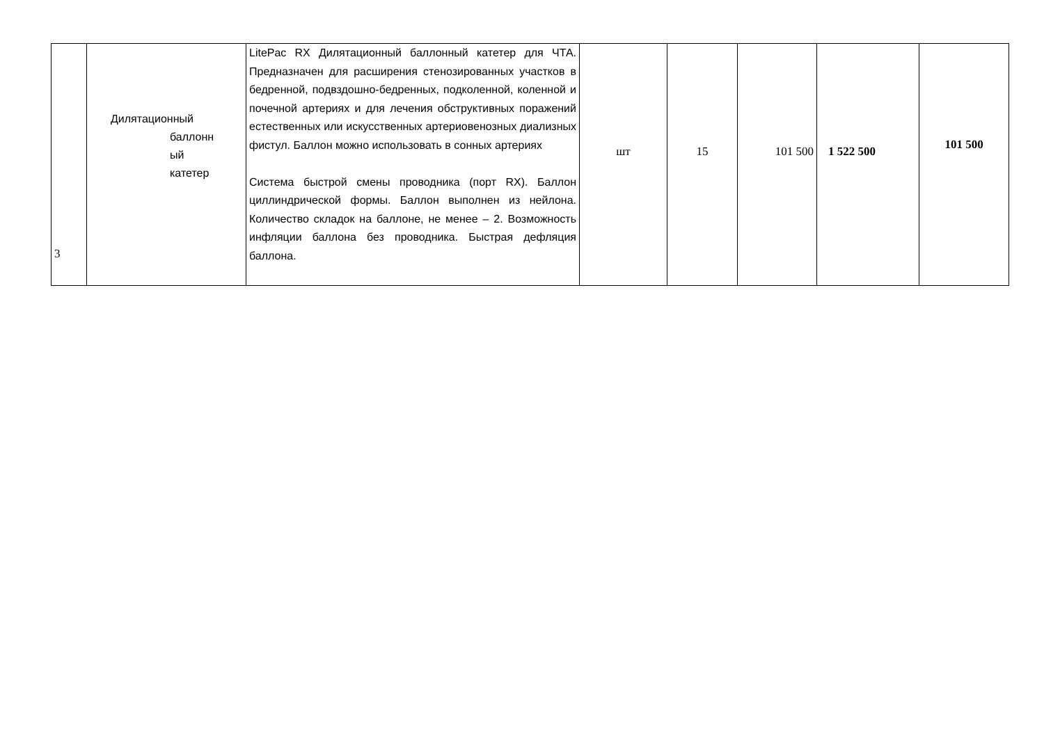| 3 | Дилятационный баллонн ый катетер | LitePac RX Дилятационный баллонный катетер для ЧТА. Предназначен для расширения стенозированных участков в бедренной, подвздошно-бедренных, подколенной, коленной и почечной артериях и для лечения обструктивных поражений естественных или искусственных артериовенозных диализных фистул. Баллон можно использовать в сонных артериях Система быстрой смены проводника (порт RX). Баллон циллиндрической формы. Баллон выполнен из нейлона. Количество складок на баллоне, не менее – 2. Возможность инфляции баллона без проводника. Быстрая дефляция баллона. | шт | 15 | 101 500 | 1 522 500 | 101 500 |